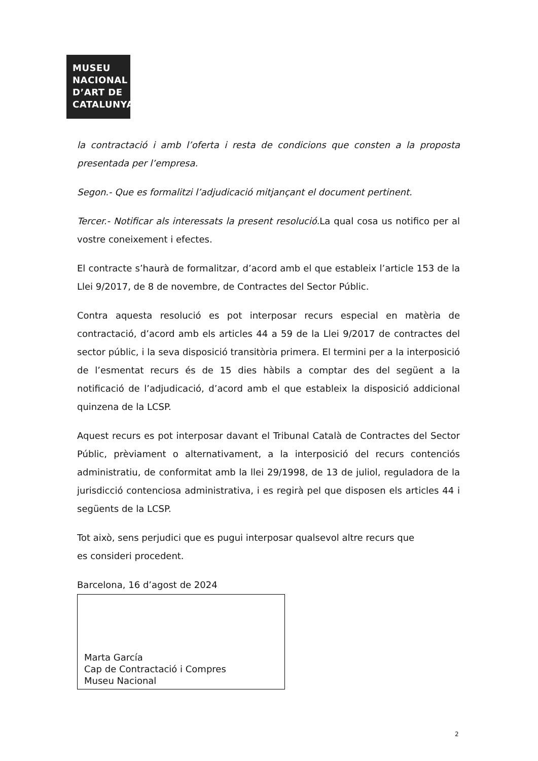MUSEU
NACIONAL
D’ART DE
CATALUNYA
la contractació i amb l’oferta i resta de condicions que consten a la proposta presentada per l’empresa.
Segon.- Que es formalitzi l’adjudicació mitjançant el document pertinent.
Tercer.- Notificar als interessats la present resolució. La qual cosa us notifico per al vostre coneixement i efectes.
El contracte s’haurà de formalitzar, d’acord amb el que estableix l’article 153 de la Llei 9/2017, de 8 de novembre, de Contractes del Sector Públic.
Contra aquesta resolució es pot interposar recurs especial en matèria de contractació, d’acord amb els articles 44 a 59 de la Llei 9/2017 de contractes del sector públic, i la seva disposició transitòria primera. El termini per a la interposició de l’esmentat recurs és de 15 dies hàbils a comptar des del següent a la notificació de l’adjudicació, d’acord amb el que estableix la disposició addicional quinzena de la LCSP.
Aquest recurs es pot interposar davant el Tribunal Català de Contractes del Sector Públic, prèviament o alternativament, a la interposició del recurs contenciós administratiu, de conformitat amb la llei 29/1998, de 13 de juliol, reguladora de la jurisdicció contenciosa administrativa, i es regirà pel que disposen els articles 44 i següents de la LCSP.
Tot això, sens perjudici que es pugui interposar qualsevol altre recurs que
es consideri procedent.
Barcelona, 16 d’agost de 2024
Marta García
Cap de Contractació i Compres
Museu Nacional
2